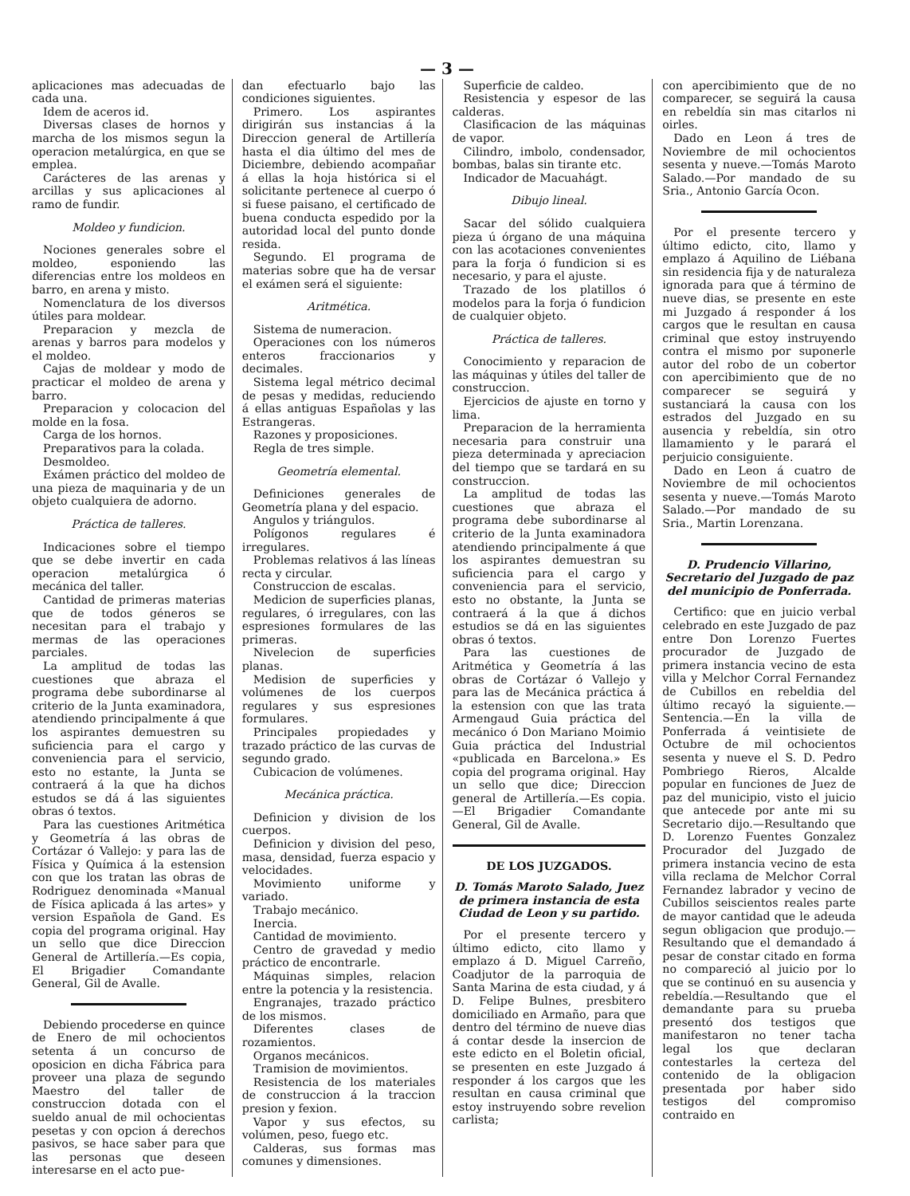— 3 —
aplicaciones mas adecuadas de cada una.
Idem de aceros id.
Diversas clases de hornos y marcha de los mismos segun la operacion metalúrgica, en que se emplea.
Carácteres de las arenas y arcillas y sus aplicaciones al ramo de fundir.
Moldeo y fundicion.
Nociones generales sobre el moldeo, esponiendo las diferencias entre los moldeos en barro, en arena y misto.
Nomenclatura de los diversos útiles para moldear.
Preparacion y mezcla de arenas y barros para modelos y el moldeo.
Cajas de moldear y modo de practicar el moldeo de arena y barro.
Preparacion y colocacion del molde en la fosa.
Carga de los hornos.
Preparativos para la colada.
Desmoldeo.
Exámen práctico del moldeo de una pieza de maquinaria y de un objeto cualquiera de adorno.
Práctica de talleres.
Indicaciones sobre el tiempo que se debe invertir en cada operacion metalúrgica ó mecánica del taller.
Cantidad de primeras materias que de todos géneros se necesitan para el trabajo y mermas de las operaciones parciales.
La amplitud de todas las cuestiones que abraza el programa debe subordinarse al criterio de la Junta examinadora, atendiendo principalmente á que los aspirantes demuestren su suficiencia para el cargo y conveniencia para el servicio, esto no estante, la Junta se contraerá á la que ha dichos estudos se dá á las siguientes obras ó textos.
Para las cuestiones Aritmética y Geometría á las obras de Cortázar ó Vallejo: y para las de Física y Química á la estension con que los tratan las obras de Rodriguez denominada «Manual de Física aplicada á las artes» y version Española de Gand. Es copia del programa original. Hay un sello que dice Direccion General de Artillería.—Es copia, El Brigadier Comandante General, Gil de Avalle.
Debiendo procederse en quince de Enero de mil ochocientos setenta á un concurso de oposicion en dicha Fábrica para proveer una plaza de segundo Maestro del taller de construccion dotada con el sueldo anual de mil ochocientas pesetas y con opcion á derechos pasivos, se hace saber para que las personas que deseen interesarse en el acto pue-
dan efectuarlo bajo las condiciones siguientes.
Primero. Los aspirantes dirigirán sus instancias á la Direccion general de Artillería hasta el dia último del mes de Diciembre, debiendo acompañar á ellas la hoja histórica si el solicitante pertenece al cuerpo ó si fuese paisano, el certificado de buena conducta espedido por la autoridad local del punto donde resida.
Segundo. El programa de materias sobre que ha de versar el exámen será el siguiente:
Aritmética.
Sistema de numeracion.
Operaciones con los números enteros fraccionarios y decimales.
Sistema legal métrico decimal de pesas y medidas, reduciendo á ellas antiguas Españolas y las Estrangeras.
Razones y proposiciones.
Regla de tres simple.
Geometría elemental.
Definiciones generales de Geometría plana y del espacio.
Angulos y triángulos.
Polígonos regulares é irregulares.
Problemas relativos á las líneas recta y circular.
Construccion de escalas.
Medicion de superficies planas, regulares, ó irregulares, con las espresiones formulares de las primeras.
Nivelecion de superficies planas.
Medision de superficies y volúmenes de los cuerpos regulares y sus espresiones formulares.
Principales propiedades y trazado práctico de las curvas de segundo grado.
Cubicacion de volúmenes.
Mecánica práctica.
Definicion y division de los cuerpos.
Definicion y division del peso, masa, densidad, fuerza espacio y velocidades.
Movimiento uniforme y variado.
Trabajo mecánico.
Inercia.
Cantidad de movimiento.
Centro de gravedad y medio práctico de encontrarle.
Máquinas simples, relacion entre la potencia y la resistencia.
Engranajes, trazado práctico de los mismos.
Diferentes clases de rozamientos.
Organos mecánicos.
Tramision de movimientos.
Resistencia de los materiales de construccion á la traccion presion y fexion.
Vapor y sus efectos, su volúmen, peso, fuego etc.
Calderas, sus formas mas comunes y dimensiones.
Superficie de caldeo.
Resistencia y espesor de las calderas.
Clasificacion de las máquinas de vapor.
Cilindro, imbolo, condensador, bombas, balas sin tirante etc.
Indicador de Macuahágt.
Dibujo lineal.
Sacar del sólido cualquiera pieza ú órgano de una máquina con las acotaciones convenientes para la forja ó fundicion si es necesario, y para el ajuste.
Trazado de los platillos ó modelos para la forja ó fundicion de cualquier objeto.
Práctica de talleres.
Conocimiento y reparacion de las máquinas y útiles del taller de construccion.
Ejercicios de ajuste en torno y lima.
Preparacion de la herramienta necesaria para construir una pieza determinada y apreciacion del tiempo que se tardará en su construccion.
La amplitud de todas las cuestiones que abraza el programa debe subordinarse al criterio de la Junta examinadora atendiendo principalmente á que los aspirantes demuestran su suficiencia para el cargo y conveniencia para el servicio, esto no obstante, la Junta se contraerá á la que á dichos estudios se dá en las siguientes obras ó textos.
Para las cuestiones de Aritmética y Geometría á las obras de Cortázar ó Vallejo y para las de Mecánica práctica á la estension con que las trata Armengaud Guia práctica del mecánico ó Don Mariano Moimio Guia práctica del Industrial «publicada en Barcelona.» Es copia del programa original. Hay un sello que dice; Direccion general de Artillería.—Es copia.—El Brigadier Comandante General, Gil de Avalle.
DE LOS JUZGADOS.
D. Tomás Maroto Salado, Juez de primera instancia de esta Ciudad de Leon y su partido.
Por el presente tercero y último edicto, cito llamo y emplazo á D. Miguel Carreño, Coadjutor de la parroquia de Santa Marina de esta ciudad, y á D. Felipe Bulnes, presbitero domiciliado en Armaño, para que dentro del término de nueve dias á contar desde la insercion de este edicto en el Boletin oficial, se presenten en este Juzgado á responder á los cargos que les resultan en causa criminal que estoy instruyendo sobre revelion carlista;
con apercibimiento que de no comparecer, se seguirá la causa en rebeldía sin mas citarlos ni oirles.
Dado en Leon á tres de Noviembre de mil ochocientos sesenta y nueve.—Tomás Maroto Salado.—Por mandado de su Sria., Antonio García Ocon.
Por el presente tercero y último edicto, cito, llamo y emplazo á Aquilino de Liébana sin residencia fija y de naturaleza ignorada para que á término de nueve dias, se presente en este mi Juzgado á responder á los cargos que le resultan en causa criminal que estoy instruyendo contra el mismo por suponerle autor del robo de un cobertor con apercibimiento que de no comparecer se seguirá y sustanciará la causa con los estrados del Juzgado en su ausencia y rebeldía, sin otro llamamiento y le parará el perjuicio consiguiente.
Dado en Leon á cuatro de Noviembre de mil ochocientos sesenta y nueve.—Tomás Maroto Salado.—Por mandado de su Sria., Martin Lorenzana.
D. Prudencio Villarino, Secretario del Juzgado de paz del municipio de Ponferrada.
Certifico: que en juicio verbal celebrado en este Juzgado de paz entre Don Lorenzo Fuertes procurador de Juzgado de primera instancia vecino de esta villa y Melchor Corral Fernandez de Cubillos en rebeldia del último recayó la siguiente.—Sentencia.—En la villa de Ponferrada á veintisiete de Octubre de mil ochocientos sesenta y nueve el S. D. Pedro Pombriego Rieros, Alcalde popular en funciones de Juez de paz del municipio, visto el juicio que antecede por ante mi su Secretario dijo.—Resultando que D. Lorenzo Fuentes Gonzalez Procurador del Juzgado de primera instancia vecino de esta villa reclama de Melchor Corral Fernandez labrador y vecino de Cubillos seiscientos reales parte de mayor cantidad que le adeuda segun obligacion que produjo.—Resultando que el demandado á pesar de constar citado en forma no compareció al juicio por lo que se continuó en su ausencia y rebeldía.—Resultando que el demandante para su prueba presentó dos testigos que manifestaron no tener tacha legal los que declaran contestarles la certeza del contenido de la obligacion presentada por haber sido testigos del compromiso contraido en